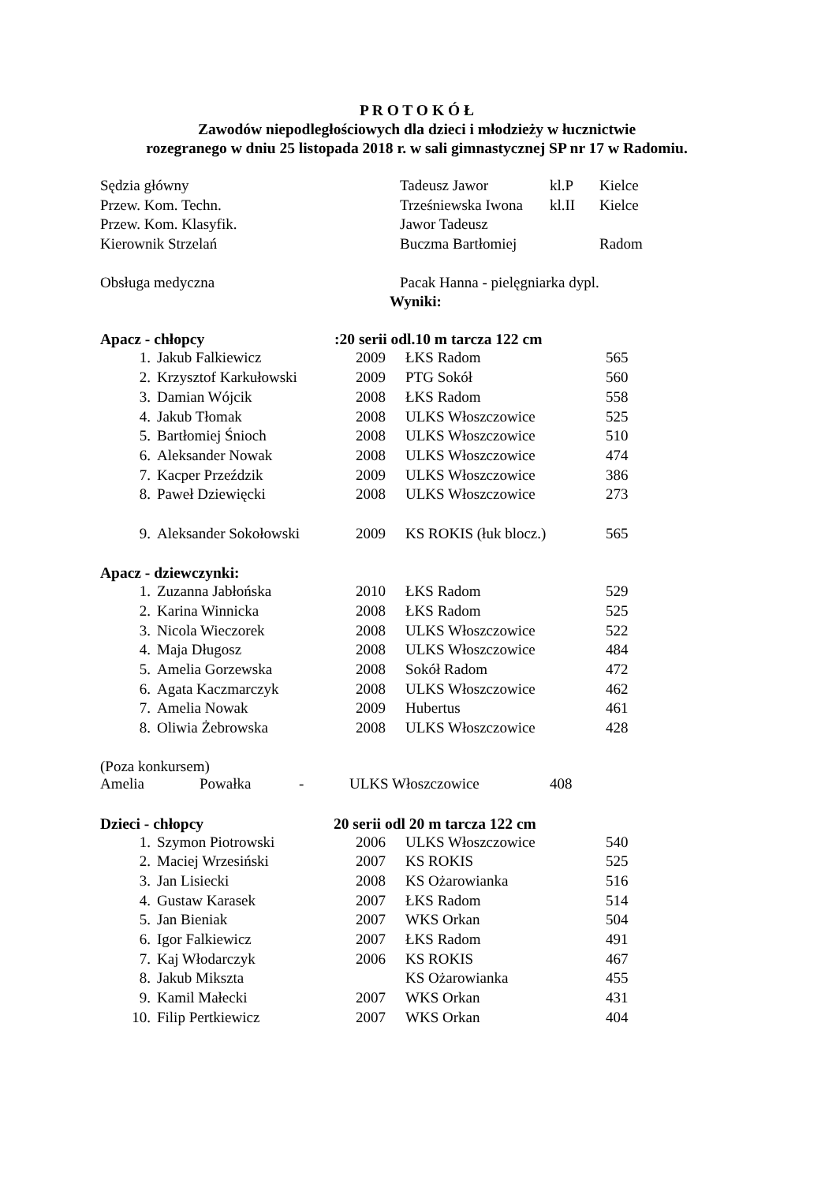P R O T O K Ó Ł
Zawodów niepodległościowych dla dzieci i młodzieży w łucznictwie
rozegranego w dniu 25 listopada 2018 r. w sali gimnastycznej SP nr 17 w Radomiu.
| Sędzia główny | Tadeusz Jawor | kl.P | Kielce |
| Przew. Kom. Techn. | Trześniewska Iwona | kl.II | Kielce |
| Przew. Kom. Klasyfik. | Jawor Tadeusz | | |
| Kierownik Strzelań | Buczma Bartłomiej | | Radom |
| Obsługa medyczna | Pacak Hanna - pielęgniarka dypl. | | |
Wyniki:
Apacz - chłopcy :20 serii odl.10 m tarcza 122 cm
| 1. | Jakub Falkiewicz | 2009 | ŁKS Radom | 565 |
| 2. | Krzysztof Karkułowski | 2009 | PTG Sokół | 560 |
| 3. | Damian Wójcik | 2008 | ŁKS Radom | 558 |
| 4. | Jakub Tłomak | 2008 | ULKS Włoszczowice | 525 |
| 5. | Bartłomiej Śnioch | 2008 | ULKS Włoszczowice | 510 |
| 6. | Aleksander Nowak | 2008 | ULKS Włoszczowice | 474 |
| 7. | Kacper Przeździk | 2009 | ULKS Włoszczowice | 386 |
| 8. | Paweł Dziewięcki | 2008 | ULKS Włoszczowice | 273 |
| 9. | Aleksander Sokołowski | 2009 | KS ROKIS (łuk blocz.) | 565 |
Apacz - dziewczynki:
| 1. | Zuzanna Jabłońska | 2010 | ŁKS Radom | 529 |
| 2. | Karina Winnicka | 2008 | ŁKS Radom | 525 |
| 3. | Nicola Wieczorek | 2008 | ULKS Włoszczowice | 522 |
| 4. | Maja Długosz | 2008 | ULKS Włoszczowice | 484 |
| 5. | Amelia Gorzewska | 2008 | Sokół Radom | 472 |
| 6. | Agata Kaczmarczyk | 2008 | ULKS Włoszczowice | 462 |
| 7. | Amelia Nowak | 2009 | Hubertus | 461 |
| 8. | Oliwia Żebrowska | 2008 | ULKS Włoszczowice | 428 |
(Poza konkursem)
| Amelia | Powałka | - | ULKS Włoszczowice | 408 |
Dzieci - chłopcy 20 serii odl 20 m tarcza 122 cm
| 1. | Szymon Piotrowski | 2006 | ULKS Włoszczowice | 540 |
| 2. | Maciej Wrzesiński | 2007 | KS ROKIS | 525 |
| 3. | Jan Lisiecki | 2008 | KS Ożarowianka | 516 |
| 4. | Gustaw Karasek | 2007 | ŁKS Radom | 514 |
| 5. | Jan Bieniak | 2007 | WKS Orkan | 504 |
| 6. | Igor Falkiewicz | 2007 | ŁKS Radom | 491 |
| 7. | Kaj Włodarczyk | 2006 | KS ROKIS | 467 |
| 8. | Jakub Mikszta | | KS Ożarowianka | 455 |
| 9. | Kamil Małecki | 2007 | WKS Orkan | 431 |
| 10. | Filip Pertkiewicz | 2007 | WKS Orkan | 404 |